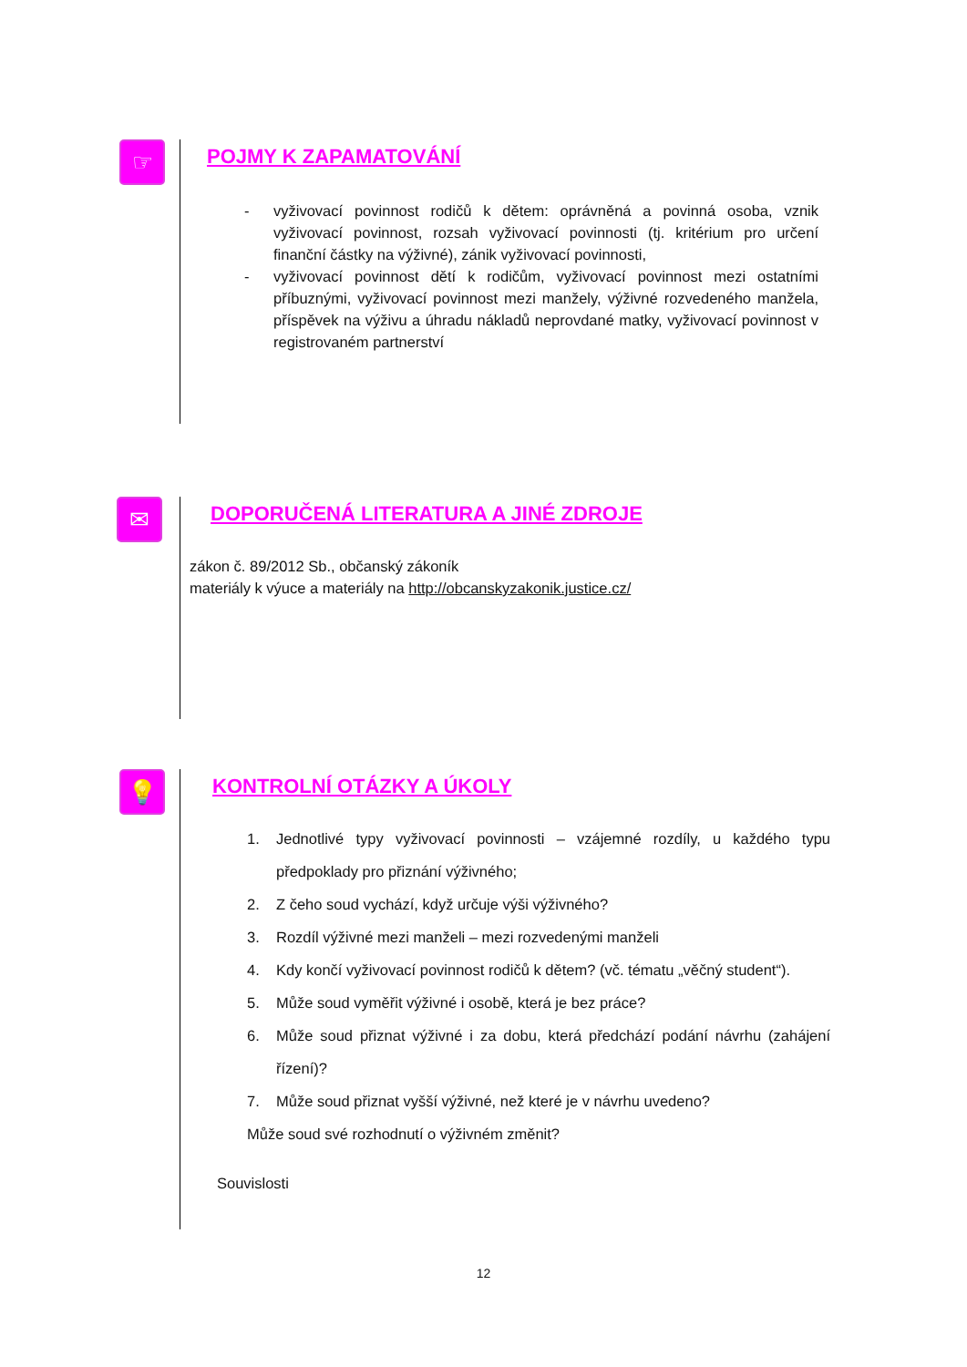☞
POJMY K ZAPAMATOVÁNÍ
- vyživovací povinnost rodičů k dětem: oprávněná a povinná osoba, vznik vyživovací povinnost, rozsah vyživovací povinnosti (tj. kritérium pro určení finanční částky na výživné), zánik vyživovací povinnosti,
- vyživovací povinnost dětí k rodičům, vyživovací povinnost mezi ostatními příbuznými, vyživovací povinnost mezi manžely, výživné rozvedeného manžela, příspěvek na výživu a úhradu nákladů neprovdané matky, vyživovací povinnost v registrovaném partnerství
✉
DOPORUČENÁ LITERATURA A JINÉ ZDROJE
zákon č. 89/2012 Sb., občanský zákoník
materiály k výuce a materiály na http://obcanskyzakonik.justice.cz/
💡
KONTROLNÍ OTÁZKY A ÚKOLY
1. Jednotlivé typy vyživovací povinnosti – vzájemné rozdíly, u každého typu předpoklady pro přiznání výživného;
2. Z čeho soud vychází, když určuje výši výživného?
3. Rozdíl výživné mezi manželi – mezi rozvedenými manželi
4. Kdy končí vyživovací povinnost rodičů k dětem? (vč. tématu „věčný student“).
5. Může soud vyměřit výživné i osobě, která je bez práce?
6. Může soud přiznat výživné i za dobu, která předchází podání návrhu (zahájení řízení)?
7. Může soud přiznat vyšší výživné, než které je v návrhu uvedeno?
Může soud své rozhodnutí o výživném změnit?
Souvislosti
12